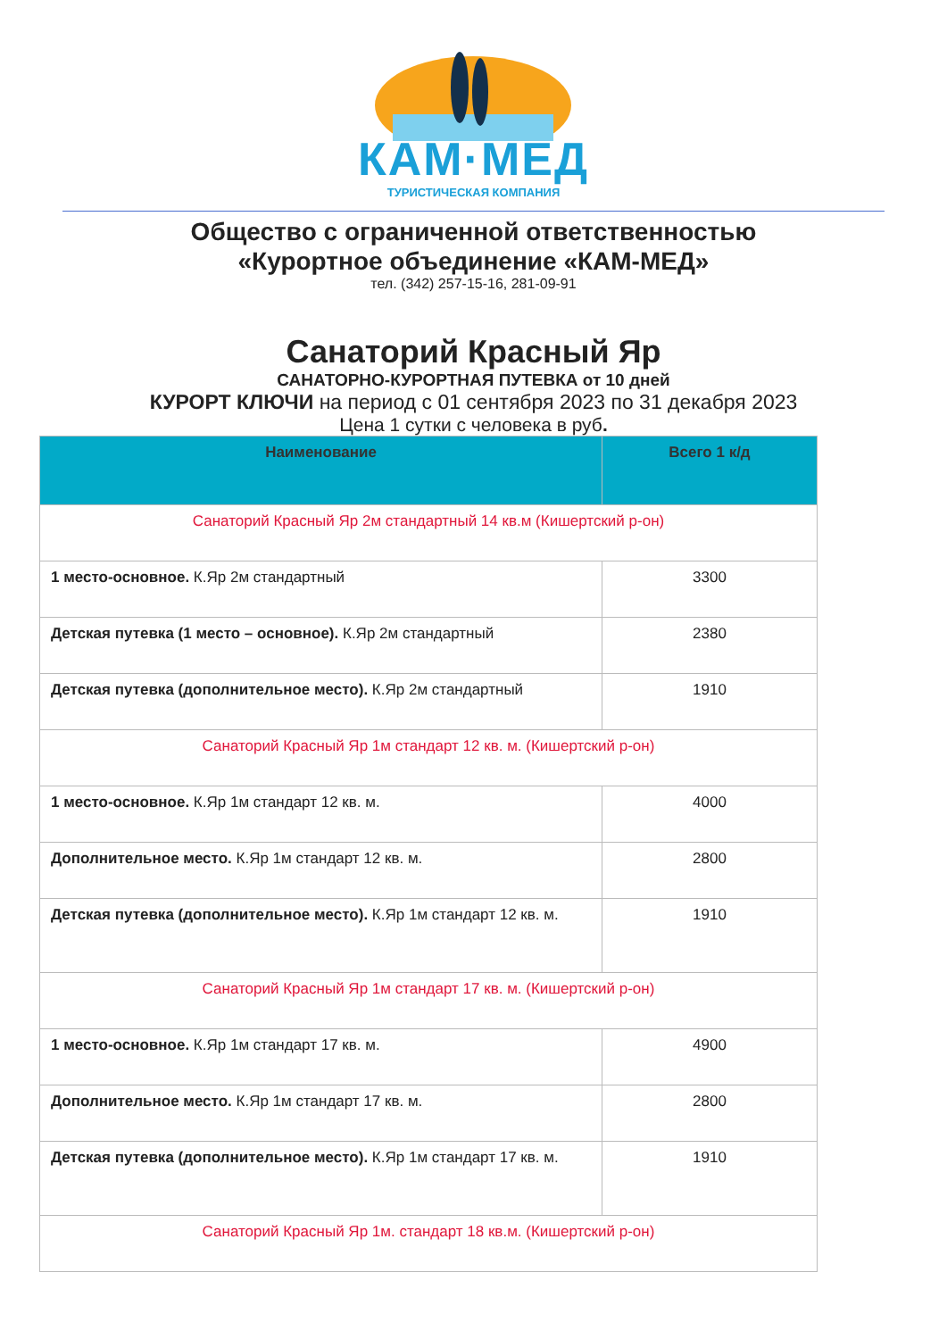КАМ·МЕД
ТУРИСТИЧЕСКАЯ КОМПАНИЯ
Общество с ограниченной ответственностью
«Курортное объединение «КАМ-МЕД»
тел. (342) 257-15-16, 281-09-91
Санаторий Красный Яр
САНАТОРНО-КУРОРТНАЯ ПУТЕВКА от 10 дней
КУРОРТ КЛЮЧИ на период с 01 сентября 2023 по 31 декабря 2023
Цена 1 сутки с человека в руб.
| Наименование | Всего 1 к/д |
| --- | --- |
| Санаторий Красный Яр 2м стандартный 14 кв.м (Кишертский р-он) | |
| 1 место-основное. К.Яр 2м стандартный | 3300 |
| Детская путевка (1 место – основное). К.Яр 2м стандартный | 2380 |
| Детская путевка (дополнительное место). К.Яр 2м стандартный | 1910 |
| Санаторий Красный Яр 1м стандарт 12 кв. м. (Кишертский р-он) | |
| 1 место-основное. К.Яр 1м стандарт 12 кв. м. | 4000 |
| Дополнительное место. К.Яр 1м стандарт 12 кв. м. | 2800 |
| Детская путевка (дополнительное место). К.Яр 1м стандарт 12 кв. м. | 1910 |
| Санаторий Красный Яр 1м стандарт 17 кв. м. (Кишертский р-он) | |
| 1 место-основное. К.Яр 1м стандарт 17 кв. м. | 4900 |
| Дополнительное место. К.Яр 1м стандарт 17 кв. м. | 2800 |
| Детская путевка (дополнительное место). К.Яр 1м стандарт 17 кв. м. | 1910 |
| Санаторий Красный Яр 1м. стандарт 18 кв.м. (Кишертский р-он) | |